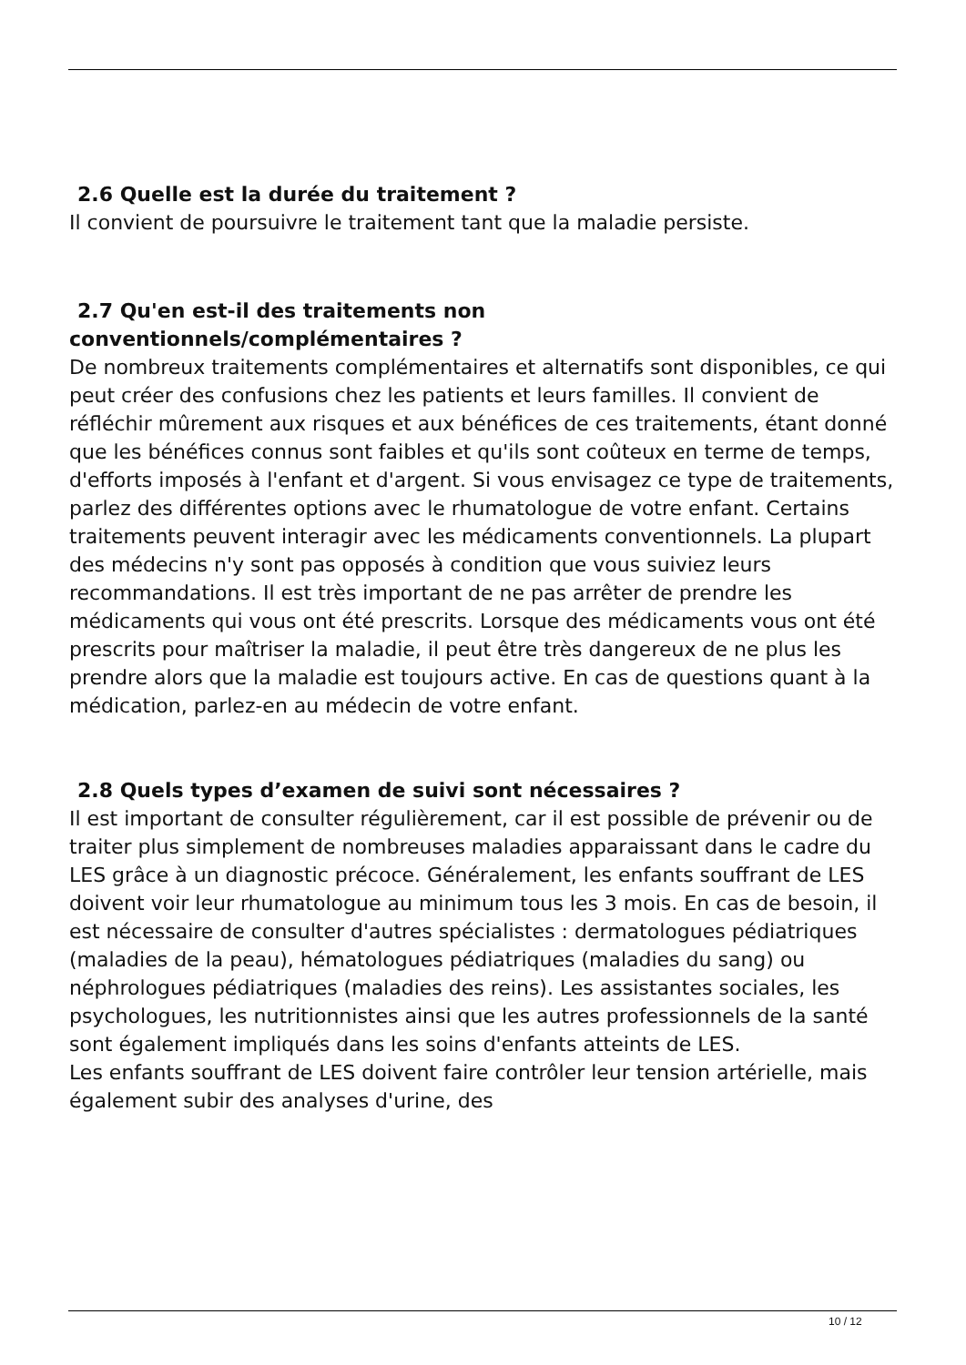2.6 Quelle est la durée du traitement ?
Il convient de poursuivre le traitement tant que la maladie persiste.
2.7 Qu'en est-il des traitements non
conventionnels/complémentaires ?
De nombreux traitements complémentaires et alternatifs sont disponibles, ce qui peut créer des confusions chez les patients et leurs familles. Il convient de réfléchir mûrement aux risques et aux bénéfices de ces traitements, étant donné que les bénéfices connus sont faibles et qu'ils sont coûteux en terme de temps, d'efforts imposés à l'enfant et d'argent. Si vous envisagez ce type de traitements, parlez des différentes options avec le rhumatologue de votre enfant. Certains traitements peuvent interagir avec les médicaments conventionnels. La plupart des médecins n'y sont pas opposés à condition que vous suiviez leurs recommandations. Il est très important de ne pas arrêter de prendre les médicaments qui vous ont été prescrits. Lorsque des médicaments vous ont été prescrits pour maîtriser la maladie, il peut être très dangereux de ne plus les prendre alors que la maladie est toujours active. En cas de questions quant à la médication, parlez-en au médecin de votre enfant.
2.8 Quels types d’examen de suivi sont nécessaires ?
Il est important de consulter régulièrement, car il est possible de prévenir ou de traiter plus simplement de nombreuses maladies apparaissant dans le cadre du LES grâce à un diagnostic précoce. Généralement, les enfants souffrant de LES doivent voir leur rhumatologue au minimum tous les 3 mois. En cas de besoin, il est nécessaire de consulter d'autres spécialistes : dermatologues pédiatriques (maladies de la peau), hématologues pédiatriques (maladies du sang) ou néphrologues pédiatriques (maladies des reins). Les assistantes sociales, les psychologues, les nutritionnistes ainsi que les autres professionnels de la santé sont également impliqués dans les soins d'enfants atteints de LES.
Les enfants souffrant de LES doivent faire contrôler leur tension artérielle, mais également subir des analyses d'urine, des
10 / 12